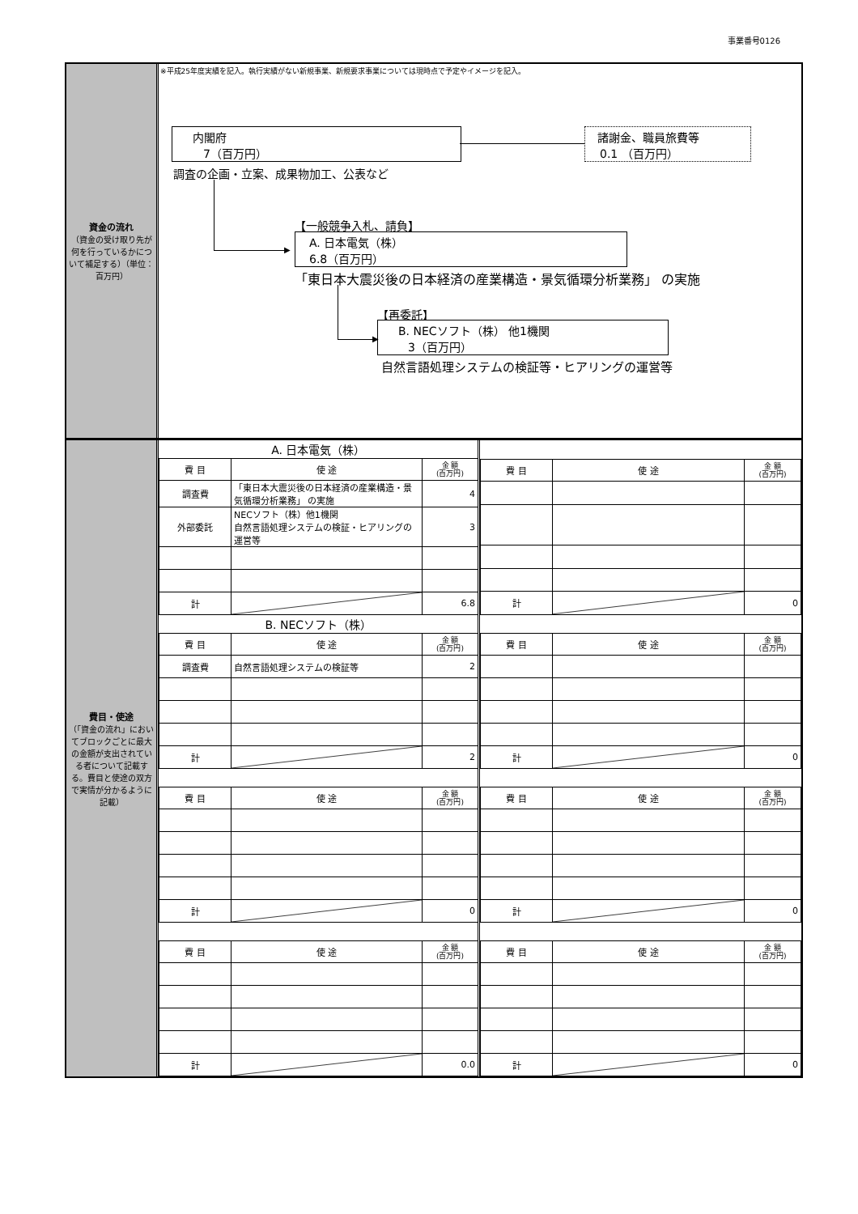事業番号0126
資金の流れ
（資金の受け取り先が何を行っているかについて補足する）（単位：百万円）
※平成25年度実績を記入。執行実績がない新規事業、新規要求事業については現時点で予定やイメージを記入。
内閣府
7（百万円）
調査の企画・立案、成果物加工、公表など
諸謝金、職員旅費等
0.1 （百万円）
▶
【一般競争入札、請負】
A. 日本電気（株）
6.8（百万円）
「東日本大震災後の日本経済の産業構造・景気循環分析業務」 の実施
▶
【再委託】
B. NECソフト（株） 他1機関
3（百万円）
自然言語処理システムの検証等・ヒアリングの運営等
費目・使途
（「資金の流れ」においてブロックごとに最大の金額が支出されている者について記載する。費目と使途の双方で実情が分かるように記載）
| A. 日本電気（株） | | |
| 費 目 | 使 途 | 金 額 (百万円) |
| 調査費 | 「東日本大震災後の日本経済の産業構造・景気循環分析業務」 の実施 | 4 |
| 外部委託 | NECソフト（株）他1機関 自然言語処理システムの検証・ヒアリングの運営等 | 3 |
| 計 | | 6.8 |
| 費 目 | 使 途 | 金 額 (百万円) |
| --- | --- | --- |
| 計 | | 0 |
| B. NECソフト（株） | | |
| 費 目 | 使 途 | 金 額 (百万円) |
| 調査費 | 自然言語処理システムの検証等 | 2 |
| 計 | | 2 |
| 費 目 | 使 途 | 金 額 (百万円) |
| --- | --- | --- |
| 計 | | 0 |
| 費 目 | 使 途 | 金 額 (百万円) |
| --- | --- | --- |
| 計 | | 0 |
| 費 目 | 使 途 | 金 額 (百万円) |
| --- | --- | --- |
| 計 | | 0 |
| 費 目 | 使 途 | 金 額 (百万円) |
| --- | --- | --- |
| 計 | | 0.0 |
| 費 目 | 使 途 | 金 額 (百万円) |
| --- | --- | --- |
| 計 | | 0 |